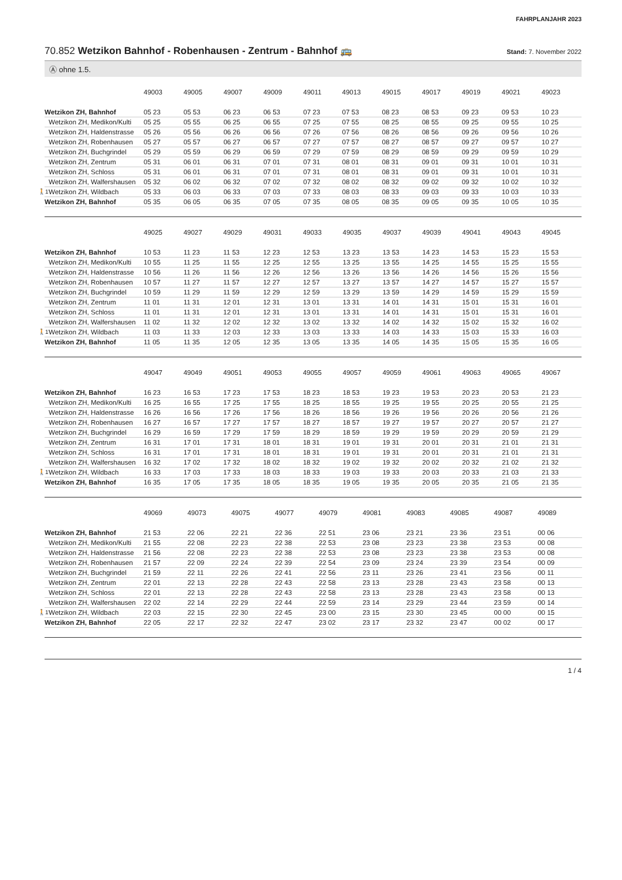FAHRPLANJAHR 2023
70.852 Wetzikon Bahnhof - Robenhausen - Zentrum - Bahnhof 🚌 Stand: 7. November 2022
Ⓐ ohne 1.5.
| | 49003 | 49005 | 49007 | 49009 | 49011 | 49013 | 49015 | 49017 | 49019 | 49021 | 49023 |
| --- | --- | --- | --- | --- | --- | --- | --- | --- | --- | --- | --- |
| Wetzikon ZH, Bahnhof | 05 23 | 05 53 | 06 23 | 06 53 | 07 23 | 07 53 | 08 23 | 08 53 | 09 23 | 09 53 | 10 23 |
| Wetzikon ZH, Medikon/Kulti | 05 25 | 05 55 | 06 25 | 06 55 | 07 25 | 07 55 | 08 25 | 08 55 | 09 25 | 09 55 | 10 25 |
| Wetzikon ZH, Haldenstrasse | 05 26 | 05 56 | 06 26 | 06 56 | 07 26 | 07 56 | 08 26 | 08 56 | 09 26 | 09 56 | 10 26 |
| Wetzikon ZH, Robenhausen | 05 27 | 05 57 | 06 27 | 06 57 | 07 27 | 07 57 | 08 27 | 08 57 | 09 27 | 09 57 | 10 27 |
| Wetzikon ZH, Buchgrindel | 05 29 | 05 59 | 06 29 | 06 59 | 07 29 | 07 59 | 08 29 | 08 59 | 09 29 | 09 59 | 10 29 |
| Wetzikon ZH, Zentrum | 05 31 | 06 01 | 06 31 | 07 01 | 07 31 | 08 01 | 08 31 | 09 01 | 09 31 | 10 01 | 10 31 |
| Wetzikon ZH, Schloss | 05 31 | 06 01 | 06 31 | 07 01 | 07 31 | 08 01 | 08 31 | 09 01 | 09 31 | 10 01 | 10 31 |
| Wetzikon ZH, Walfershausen | 05 32 | 06 02 | 06 32 | 07 02 | 07 32 | 08 02 | 08 32 | 09 02 | 09 32 | 10 02 | 10 32 |
| 🚶1’ Wetzikon ZH, Wildbach | 05 33 | 06 03 | 06 33 | 07 03 | 07 33 | 08 03 | 08 33 | 09 03 | 09 33 | 10 03 | 10 33 |
| Wetzikon ZH, Bahnhof | 05 35 | 06 05 | 06 35 | 07 05 | 07 35 | 08 05 | 08 35 | 09 05 | 09 35 | 10 05 | 10 35 |
| | 49025 | 49027 | 49029 | 49031 | 49033 | 49035 | 49037 | 49039 | 49041 | 49043 | 49045 |
| --- | --- | --- | --- | --- | --- | --- | --- | --- | --- | --- | --- |
| Wetzikon ZH, Bahnhof | 10 53 | 11 23 | 11 53 | 12 23 | 12 53 | 13 23 | 13 53 | 14 23 | 14 53 | 15 23 | 15 53 |
| Wetzikon ZH, Medikon/Kulti | 10 55 | 11 25 | 11 55 | 12 25 | 12 55 | 13 25 | 13 55 | 14 25 | 14 55 | 15 25 | 15 55 |
| Wetzikon ZH, Haldenstrasse | 10 56 | 11 26 | 11 56 | 12 26 | 12 56 | 13 26 | 13 56 | 14 26 | 14 56 | 15 26 | 15 56 |
| Wetzikon ZH, Robenhausen | 10 57 | 11 27 | 11 57 | 12 27 | 12 57 | 13 27 | 13 57 | 14 27 | 14 57 | 15 27 | 15 57 |
| Wetzikon ZH, Buchgrindel | 10 59 | 11 29 | 11 59 | 12 29 | 12 59 | 13 29 | 13 59 | 14 29 | 14 59 | 15 29 | 15 59 |
| Wetzikon ZH, Zentrum | 11 01 | 11 31 | 12 01 | 12 31 | 13 01 | 13 31 | 14 01 | 14 31 | 15 01 | 15 31 | 16 01 |
| Wetzikon ZH, Schloss | 11 01 | 11 31 | 12 01 | 12 31 | 13 01 | 13 31 | 14 01 | 14 31 | 15 01 | 15 31 | 16 01 |
| Wetzikon ZH, Walfershausen | 11 02 | 11 32 | 12 02 | 12 32 | 13 02 | 13 32 | 14 02 | 14 32 | 15 02 | 15 32 | 16 02 |
| 🚶1’ Wetzikon ZH, Wildbach | 11 03 | 11 33 | 12 03 | 12 33 | 13 03 | 13 33 | 14 03 | 14 33 | 15 03 | 15 33 | 16 03 |
| Wetzikon ZH, Bahnhof | 11 05 | 11 35 | 12 05 | 12 35 | 13 05 | 13 35 | 14 05 | 14 35 | 15 05 | 15 35 | 16 05 |
| | 49047 | 49049 | 49051 | 49053 | 49055 | 49057 | 49059 | 49061 | 49063 | 49065 | 49067 |
| --- | --- | --- | --- | --- | --- | --- | --- | --- | --- | --- | --- |
| Wetzikon ZH, Bahnhof | 16 23 | 16 53 | 17 23 | 17 53 | 18 23 | 18 53 | 19 23 | 19 53 | 20 23 | 20 53 | 21 23 |
| Wetzikon ZH, Medikon/Kulti | 16 25 | 16 55 | 17 25 | 17 55 | 18 25 | 18 55 | 19 25 | 19 55 | 20 25 | 20 55 | 21 25 |
| Wetzikon ZH, Haldenstrasse | 16 26 | 16 56 | 17 26 | 17 56 | 18 26 | 18 56 | 19 26 | 19 56 | 20 26 | 20 56 | 21 26 |
| Wetzikon ZH, Robenhausen | 16 27 | 16 57 | 17 27 | 17 57 | 18 27 | 18 57 | 19 27 | 19 57 | 20 27 | 20 57 | 21 27 |
| Wetzikon ZH, Buchgrindel | 16 29 | 16 59 | 17 29 | 17 59 | 18 29 | 18 59 | 19 29 | 19 59 | 20 29 | 20 59 | 21 29 |
| Wetzikon ZH, Zentrum | 16 31 | 17 01 | 17 31 | 18 01 | 18 31 | 19 01 | 19 31 | 20 01 | 20 31 | 21 01 | 21 31 |
| Wetzikon ZH, Schloss | 16 31 | 17 01 | 17 31 | 18 01 | 18 31 | 19 01 | 19 31 | 20 01 | 20 31 | 21 01 | 21 31 |
| Wetzikon ZH, Walfershausen | 16 32 | 17 02 | 17 32 | 18 02 | 18 32 | 19 02 | 19 32 | 20 02 | 20 32 | 21 02 | 21 32 |
| 🚶1’ Wetzikon ZH, Wildbach | 16 33 | 17 03 | 17 33 | 18 03 | 18 33 | 19 03 | 19 33 | 20 03 | 20 33 | 21 03 | 21 33 |
| Wetzikon ZH, Bahnhof | 16 35 | 17 05 | 17 35 | 18 05 | 18 35 | 19 05 | 19 35 | 20 05 | 20 35 | 21 05 | 21 35 |
| | 49069 | 49073 | 49075 | 49077 | 49079 | 49081 | 49083 | 49085 | 49087 | 49089 | |
| --- | --- | --- | --- | --- | --- | --- | --- | --- | --- | --- | --- |
| Wetzikon ZH, Bahnhof | 21 53 | 22 06 | 22 21 | 22 36 | 22 51 | 23 06 | 23 21 | 23 36 | 23 51 | 00 06 | |
| Wetzikon ZH, Medikon/Kulti | 21 55 | 22 08 | 22 23 | 22 38 | 22 53 | 23 08 | 23 23 | 23 38 | 23 53 | 00 08 | |
| Wetzikon ZH, Haldenstrasse | 21 56 | 22 08 | 22 23 | 22 38 | 22 53 | 23 08 | 23 23 | 23 38 | 23 53 | 00 08 | |
| Wetzikon ZH, Robenhausen | 21 57 | 22 09 | 22 24 | 22 39 | 22 54 | 23 09 | 23 24 | 23 39 | 23 54 | 00 09 | |
| Wetzikon ZH, Buchgrindel | 21 59 | 22 11 | 22 26 | 22 41 | 22 56 | 23 11 | 23 26 | 23 41 | 23 56 | 00 11 | |
| Wetzikon ZH, Zentrum | 22 01 | 22 13 | 22 28 | 22 43 | 22 58 | 23 13 | 23 28 | 23 43 | 23 58 | 00 13 | |
| Wetzikon ZH, Schloss | 22 01 | 22 13 | 22 28 | 22 43 | 22 58 | 23 13 | 23 28 | 23 43 | 23 58 | 00 13 | |
| Wetzikon ZH, Walfershausen | 22 02 | 22 14 | 22 29 | 22 44 | 22 59 | 23 14 | 23 29 | 23 44 | 23 59 | 00 14 | |
| 🚶1’ Wetzikon ZH, Wildbach | 22 03 | 22 15 | 22 30 | 22 45 | 23 00 | 23 15 | 23 30 | 23 45 | 00 00 | 00 15 | |
| Wetzikon ZH, Bahnhof | 22 05 | 22 17 | 22 32 | 22 47 | 23 02 | 23 17 | 23 32 | 23 47 | 00 02 | 00 17 | |
1 / 4